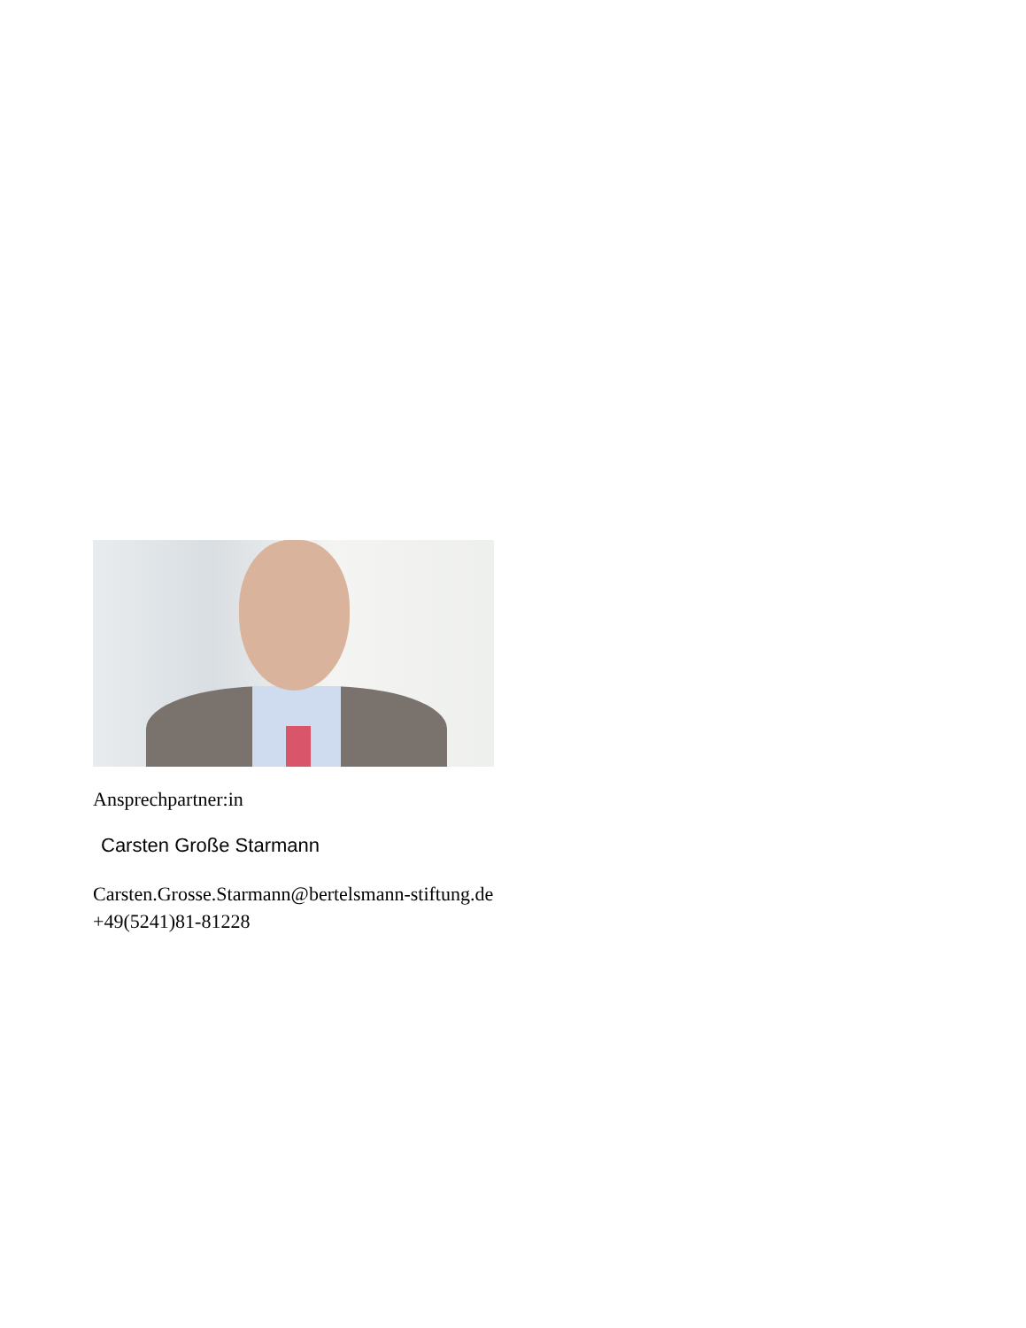Ansprechpartner:in
Carsten Große Starmann
Carsten.Grosse.Starmann@bertelsmann-stiftung.de
+49(5241)81-81228